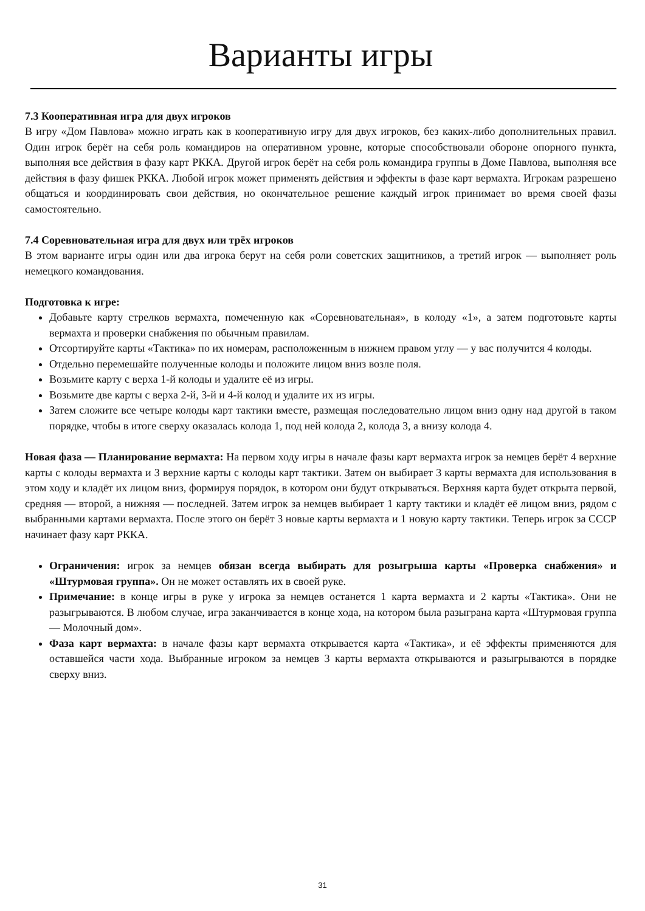Варианты игры
7.3 Кооперативная игра для двух игроков
В игру «Дом Павлова» можно играть как в кооперативную игру для двух игроков, без каких-либо дополнительных правил. Один игрок берёт на себя роль командиров на оперативном уровне, которые способствовали обороне опорного пункта, выполняя все действия в фазу карт РККА. Другой игрок берёт на себя роль командира группы в Доме Павлова, выполняя все действия в фазу фишек РККА. Любой игрок может применять действия и эффекты в фазе карт вермахта. Игрокам разрешено общаться и координировать свои действия, но окончательное решение каждый игрок принимает во время своей фазы самостоятельно.
7.4 Соревновательная игра для двух или трёх игроков
В этом варианте игры один или два игрока берут на себя роли советских защитников, а третий игрок — выполняет роль немецкого командования.
Подготовка к игре:
Добавьте карту стрелков вермахта, помеченную как «Соревновательная», в колоду «1», а затем подготовьте карты вермахта и проверки снабжения по обычным правилам.
Отсортируйте карты «Тактика» по их номерам, расположенным в нижнем правом углу — у вас получится 4 колоды.
Отдельно перемешайте полученные колоды и положите лицом вниз возле поля.
Возьмите карту с верха 1-й колоды и удалите её из игры.
Возьмите две карты с верха 2-й, 3-й и 4-й колод и удалите их из игры.
Затем сложите все четыре колоды карт тактики вместе, размещая последовательно лицом вниз одну над другой в таком порядке, чтобы в итоге сверху оказалась колода 1, под ней колода 2, колода 3, а внизу колода 4.
Новая фаза — Планирование вермахта: На первом ходу игры в начале фазы карт вермахта игрок за немцев берёт 4 верхние карты с колоды вермахта и 3 верхние карты с колоды карт тактики. Затем он выбирает 3 карты вермахта для использования в этом ходу и кладёт их лицом вниз, формируя порядок, в котором они будут открываться. Верхняя карта будет открыта первой, средняя — второй, а нижняя — последней. Затем игрок за немцев выбирает 1 карту тактики и кладёт её лицом вниз, рядом с выбранными картами вермахта. После этого он берёт 3 новые карты вермахта и 1 новую карту тактики. Теперь игрок за СССР начинает фазу карт РККА.
Ограничения: игрок за немцев обязан всегда выбирать для розыгрыша карты «Проверка снабжения» и «Штурмовая группа». Он не может оставлять их в своей руке.
Примечание: в конце игры в руке у игрока за немцев останется 1 карта вермахта и 2 карты «Тактика». Они не разыгрываются. В любом случае, игра заканчивается в конце хода, на котором была разыграна карта «Штурмовая группа — Молочный дом».
Фаза карт вермахта: в начале фазы карт вермахта открывается карта «Тактика», и её эффекты применяются для оставшейся части хода. Выбранные игроком за немцев 3 карты вермахта открываются и разыгрываются в порядке сверху вниз.
31